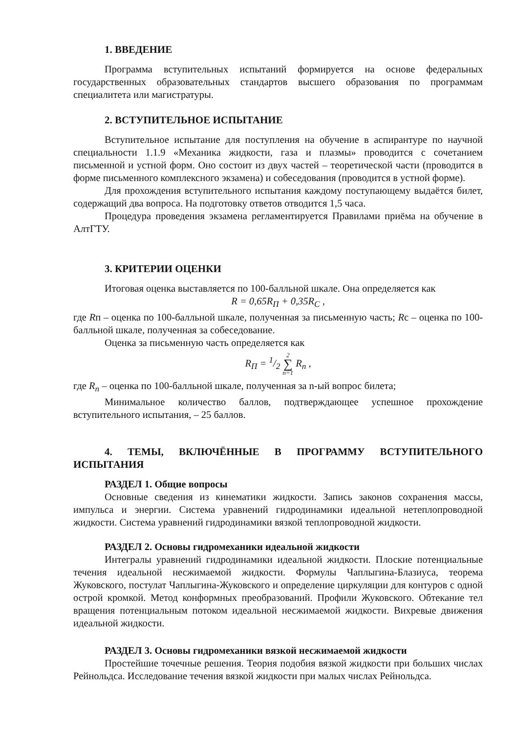1. ВВЕДЕНИЕ
Программа вступительных испытаний формируется на основе федеральных государственных образовательных стандартов высшего образования по программам специалитета или магистратуры.
2. ВСТУПИТЕЛЬНОЕ ИСПЫТАНИЕ
Вступительное испытание для поступления на обучение в аспирантуре по научной специальности 1.1.9 «Механика жидкости, газа и плазмы» проводится с сочетанием письменной и устной форм. Оно состоит из двух частей – теоретической части (проводится в форме письменного комплексного экзамена) и собеседования (проводится в устной форме).
Для прохождения вступительного испытания каждому поступающему выдаётся билет, содержащий два вопроса. На подготовку ответов отводится 1,5 часа.
Процедура проведения экзамена регламентируется Правилами приёма на обучение в АлтГТУ.
3. КРИТЕРИИ ОЦЕНКИ
Итоговая оценка выставляется по 100-балльной шкале. Она определяется как
R = 0,65R<sub>П</sub> + 0,35R<sub>С</sub> ,
где Rп – оценка по 100-балльной шкале, полученная за письменную часть; Rс – оценка по 100-балльной шкале, полученная за собеседование.
Оценка за письменную часть определяется как
R<sub>П</sub> = 1/2 2 ∑ n=1 R<sub>n</sub> ,
где R<sub>n</sub> – оценка по 100-балльной шкале, полученная за n-ый вопрос билета;
Минимальное количество баллов, подтверждающее успешное прохождение вступительного испытания, – 25 баллов.
4. ТЕМЫ, ВКЛЮЧЁННЫЕ В ПРОГРАММУ ВСТУПИТЕЛЬНОГО ИСПЫТАНИЯ
РАЗДЕЛ 1. Общие вопросы
Основные сведения из кинематики жидкости. Запись законов сохранения массы, импульса и энергии. Система уравнений гидродинамики идеальной нетеплопроводной жидкости. Система уравнений гидродинамики вязкой теплопроводной жидкости.
РАЗДЕЛ 2. Основы гидромеханики идеальной жидкости
Интегралы уравнений гидродинамики идеальной жидкости. Плоские потенциальные течения идеальной несжимаемой жидкости. Формулы Чаплыгина-Блазиуса, теорема Жуковского, постулат Чаплыгина-Жуковского и определение циркуляции для контуров с одной острой кромкой. Метод конформных преобразований. Профили Жуковского. Обтекание тел вращения потенциальным потоком идеальной несжимаемой жидкости. Вихревые движения идеальной жидкости.
РАЗДЕЛ 3. Основы гидромеханики вязкой несжимаемой жидкости
Простейшие точечные решения. Теория подобия вязкой жидкости при больших числах Рейнольдса. Исследование течения вязкой жидкости при малых числах Рейнольдса.